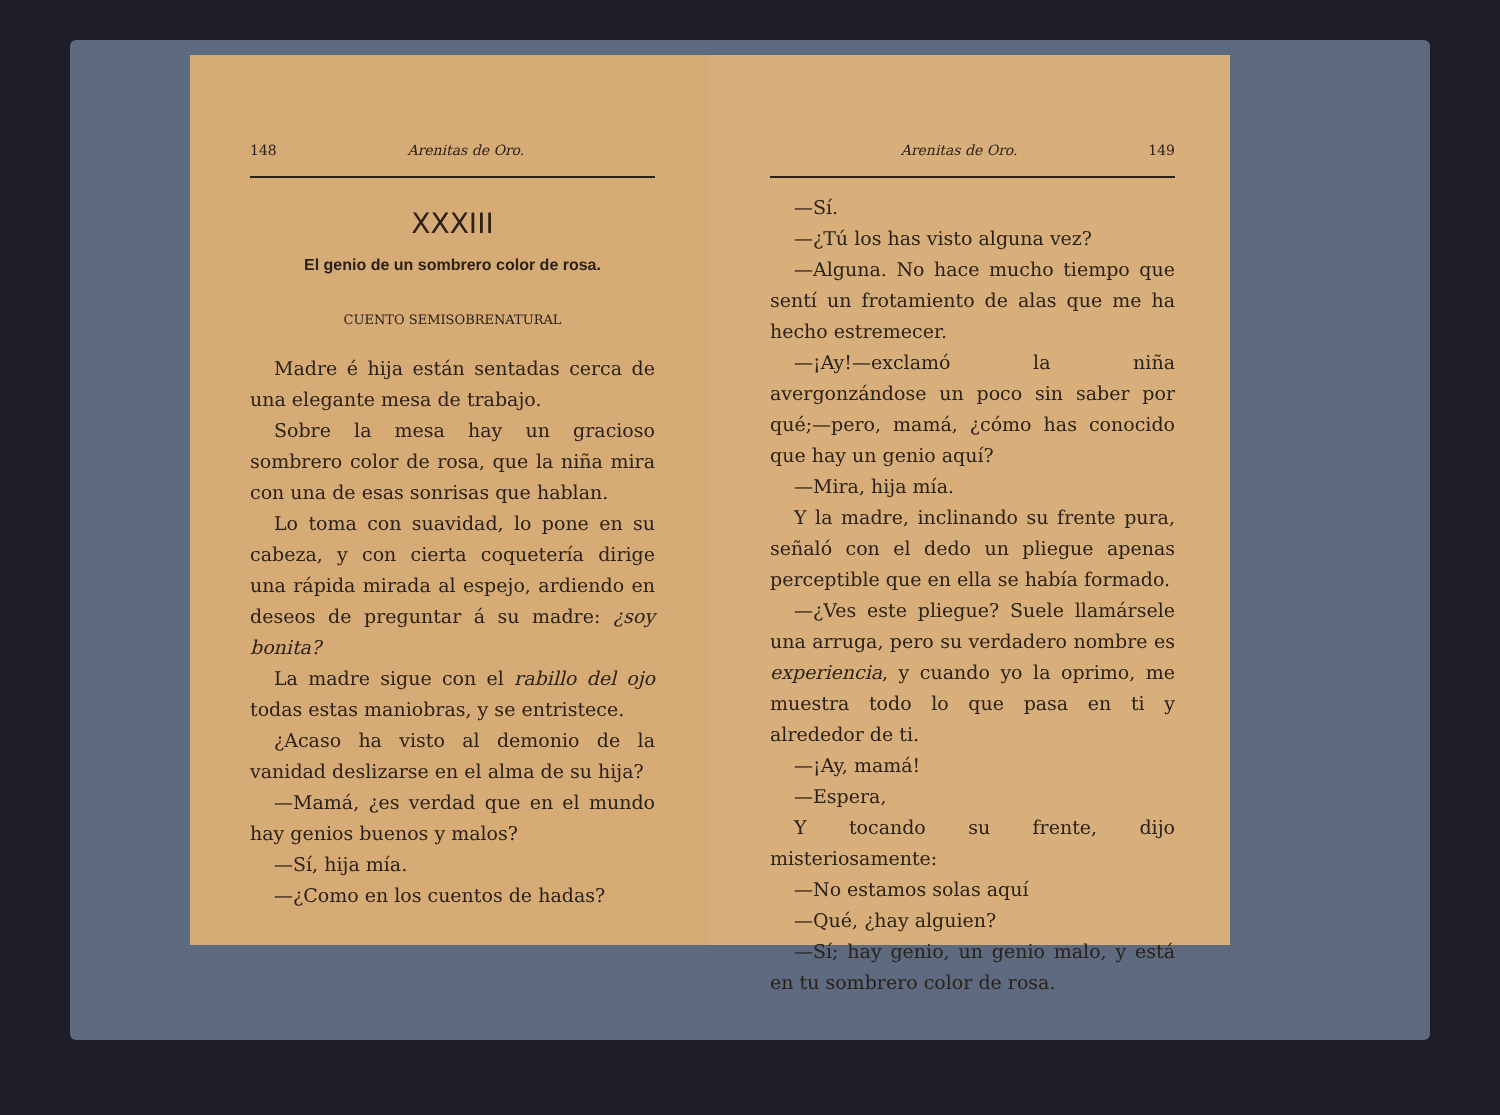148 Arenitas de Oro.
XXXIII
El genio de un sombrero color de rosa.
CUENTO SEMISOBRENATURAL
Madre é hija están sentadas cerca de una elegante mesa de trabajo.
Sobre la mesa hay un gracioso sombrero color de rosa, que la niña mira con una de esas sonrisas que hablan.
Lo toma con suavidad, lo pone en su cabeza, y con cierta coquetería dirige una rápida mirada al espejo, ardiendo en deseos de preguntar á su madre: ¿soy bonita?
La madre sigue con el rabillo del ojo todas estas maniobras, y se entristece.
¿Acaso ha visto al demonio de la vanidad deslizarse en el alma de su hija?
—Mamá, ¿es verdad que en el mundo hay genios buenos y malos?
—Sí, hija mía.
—¿Como en los cuentos de hadas?
Arenitas de Oro. 149
—Sí.
—¿Tú los has visto alguna vez?
—Alguna. No hace mucho tiempo que sentí un frotamiento de alas que me ha hecho estremecer.
—¡Ay!—exclamó la niña avergonzándose un poco sin saber por qué;—pero, mamá, ¿cómo has conocido que hay un genio aquí?
—Mira, hija mía.
Y la madre, inclinando su frente pura, señaló con el dedo un pliegue apenas perceptible que en ella se había formado.
—¿Ves este pliegue? Suele llamársele una arruga, pero su verdadero nombre es experiencia, y cuando yo la oprimo, me muestra todo lo que pasa en ti y alrededor de ti.
—¡Ay, mamá!
—Espera,
Y tocando su frente, dijo misteriosamente:
—No estamos solas aquí
—Qué, ¿hay alguien?
—Sí; hay genio, un genio malo, y está en tu sombrero color de rosa.